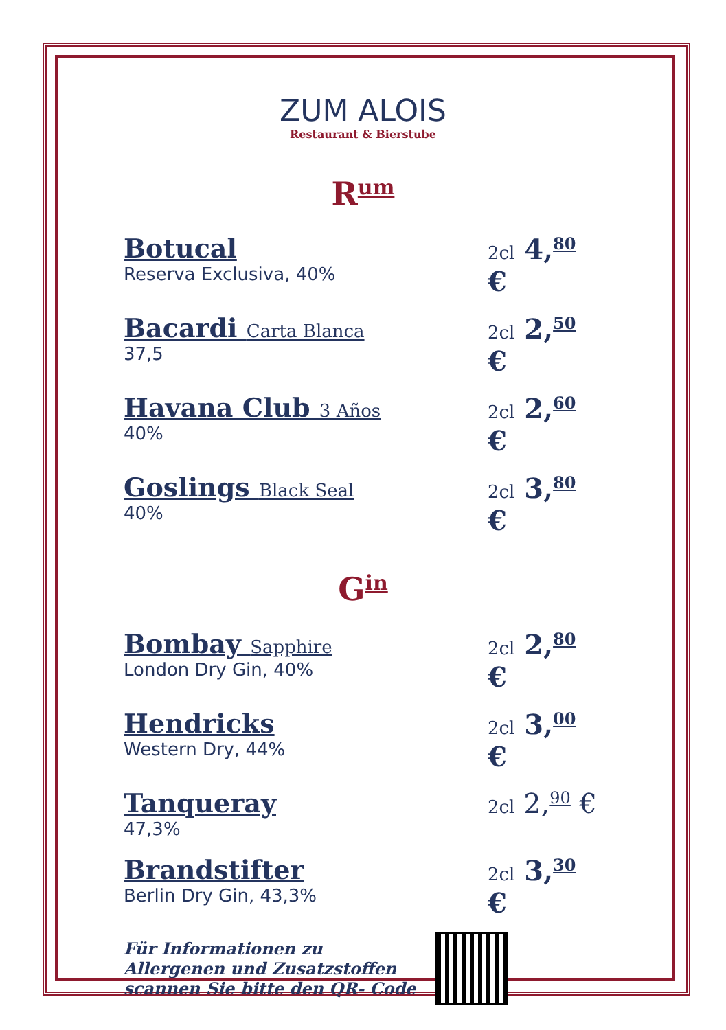ZUM ALOIS
Restaurant & Bierstube
Rum
Botucal
Reserva Exclusiva, 40%
2cl 4,<sup>80</sup> €
Bacardi Carta Blanca
37,5
2cl 2,<sup>50</sup> €
Havana Club 3 Años
40%
2cl 2,<sup>60</sup> €
Goslings Black Seal
40%
2cl 3,<sup>80</sup> €
Gin
Bombay Sapphire
London Dry Gin, 40%
2cl 2,<sup>80</sup> €
Hendricks
Western Dry, 44%
2cl 3,<sup>00</sup> €
Tanqueray
47,3%
2cl 2,<sup>90</sup> €
Brandstifter
Berlin Dry Gin, 43,3%
2cl 3,<sup>30</sup> €
Für Informationen zu
Allergenen und Zusatzstoffen
scannen Sie bitte den QR- Code